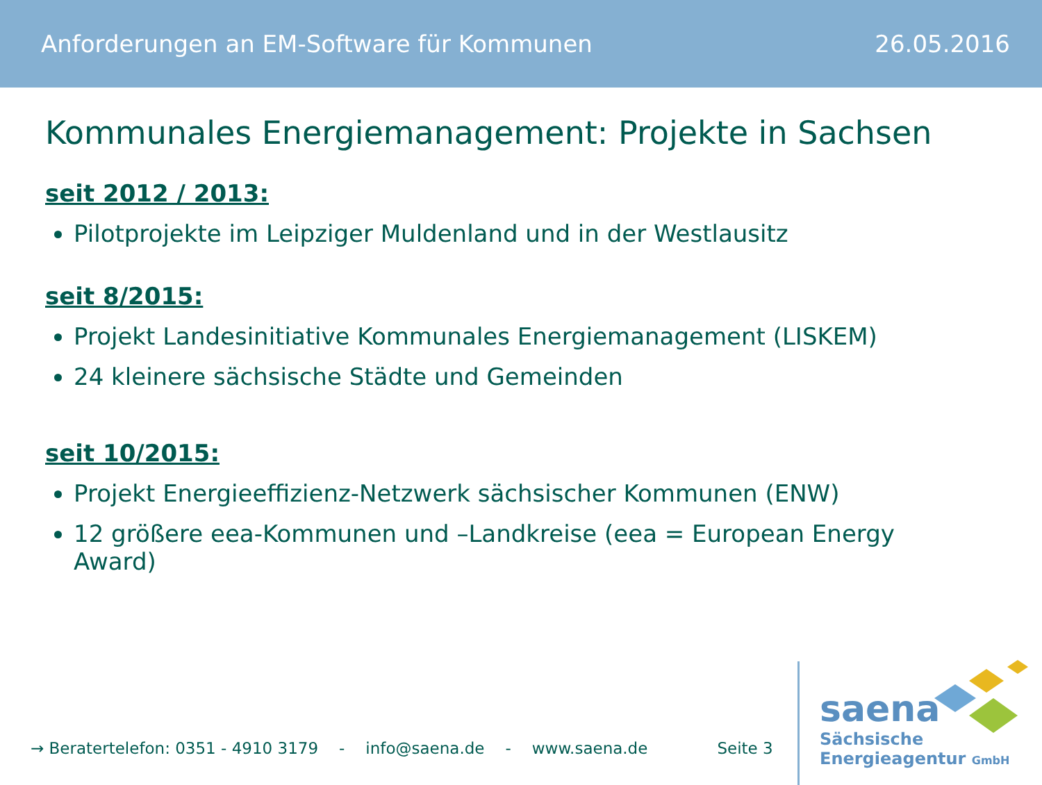Anforderungen an EM-Software für Kommunen 26.05.2016
Kommunales Energiemanagement: Projekte in Sachsen
seit 2012 / 2013:
Pilotprojekte im Leipziger Muldenland und in der Westlausitz
seit 8/2015:
Projekt Landesinitiative Kommunales Energiemanagement (LISKEM)
24 kleinere sächsische Städte und Gemeinden
seit 10/2015:
Projekt Energieeffizienz-Netzwerk sächsischer Kommunen (ENW)
12 größere eea-Kommunen und –Landkreise (eea = European Energy Award)
→ Beratertelefon: 0351 - 4910 3179 - info@saena.de - www.saena.de Seite 3
saena
Sächsische
Energieagentur GmbH